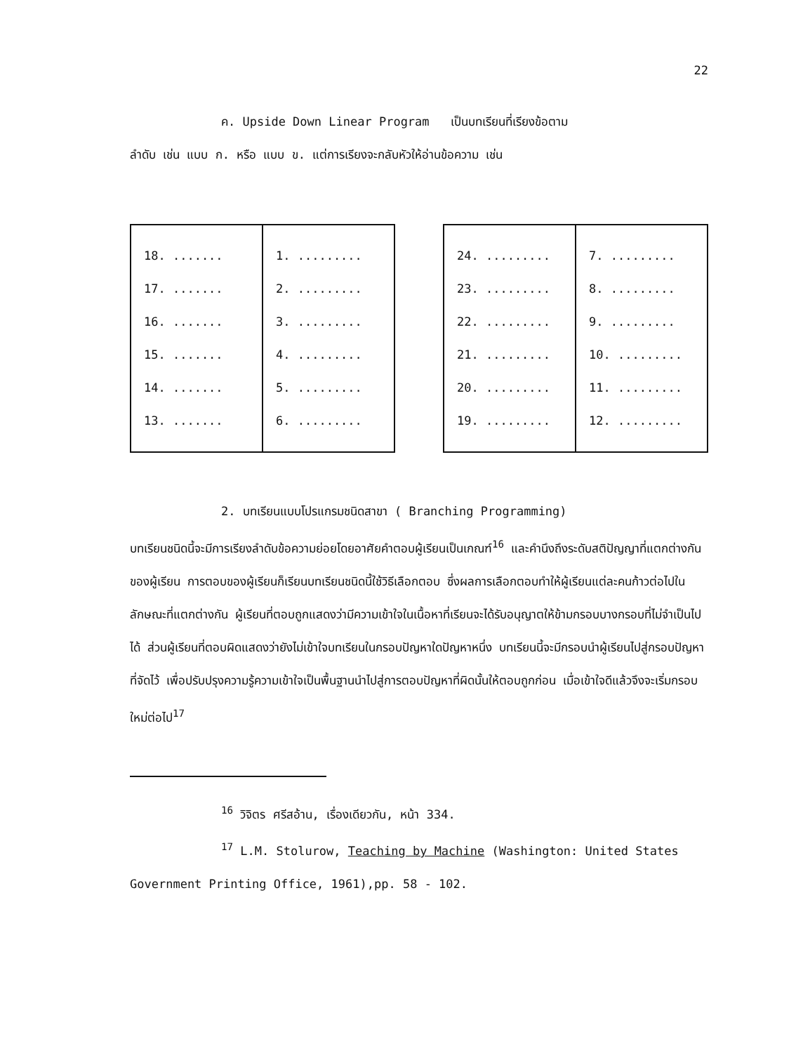22
ค. Upside Down Linear Program เป็นบทเรียนที่เรียงข้อตาม
ลำดับ เช่น แบบ ก. หรือ แบบ ข. แต่การเรียงจะกลับหัวให้อ่านข้อความ เช่น
| 18. ....... 17. ....... 16. ....... 15. ....... 14. ....... 13. ....... | 1. ......... 2. ......... 3. ......... 4. ......... 5. ......... 6. ......... |
| 24. ......... 23. ......... 22. ......... 21. ......... 20. ......... 19. ......... | 7. ......... 8. ......... 9. ......... 10. ......... 11. ......... 12. ......... |
2. บทเรียนแบบโปรแกรมชนิดสาขา ( Branching Programming)
บทเรียนชนิดนี้จะมีการเรียงลำดับข้อความย่อยโดยอาศัยคำตอบผู้เรียนเป็นเกณฑ์<sup>16</sup> และคำนึงถึงระดับสติปัญญาที่แตกต่างกันของผู้เรียน การตอบของผู้เรียนก็เรียนบทเรียนชนิดนี้ใช้วิธีเลือกตอบ ซึ่งผลการเลือกตอบทำให้ผู้เรียนแต่ละคนก้าวต่อไปในลักษณะที่แตกต่างกัน ผู้เรียนที่ตอบถูกแสดงว่ามีความเข้าใจในเนื้อหาที่เรียนจะได้รับอนุญาตให้ข้ามกรอบบางกรอบที่ไม่จำเป็นไปได้ ส่วนผู้เรียนที่ตอบผิดแสดงว่ายังไม่เข้าใจบทเรียนในกรอบปัญหาใดปัญหาหนึ่ง บทเรียนนี้จะมีกรอบนำผู้เรียนไปสู่กรอบปัญหาที่จัดไว้ เพื่อปรับปรุงความรู้ความเข้าใจเป็นพื้นฐานนำไปสู่การตอบปัญหาที่ผิดนั้นให้ตอบถูกก่อน เมื่อเข้าใจดีแล้วจึงจะเริ่มกรอบใหม่ต่อไป<sup>17</sup>
<sup>16</sup> วิจิตร ศรีสอ้าน, เรื่องเดียวกัน, หน้า 334.
<sup>17</sup> L.M. Stolurow, Teaching by Machine (Washington: United States Government Printing Office, 1961),pp. 58 - 102.